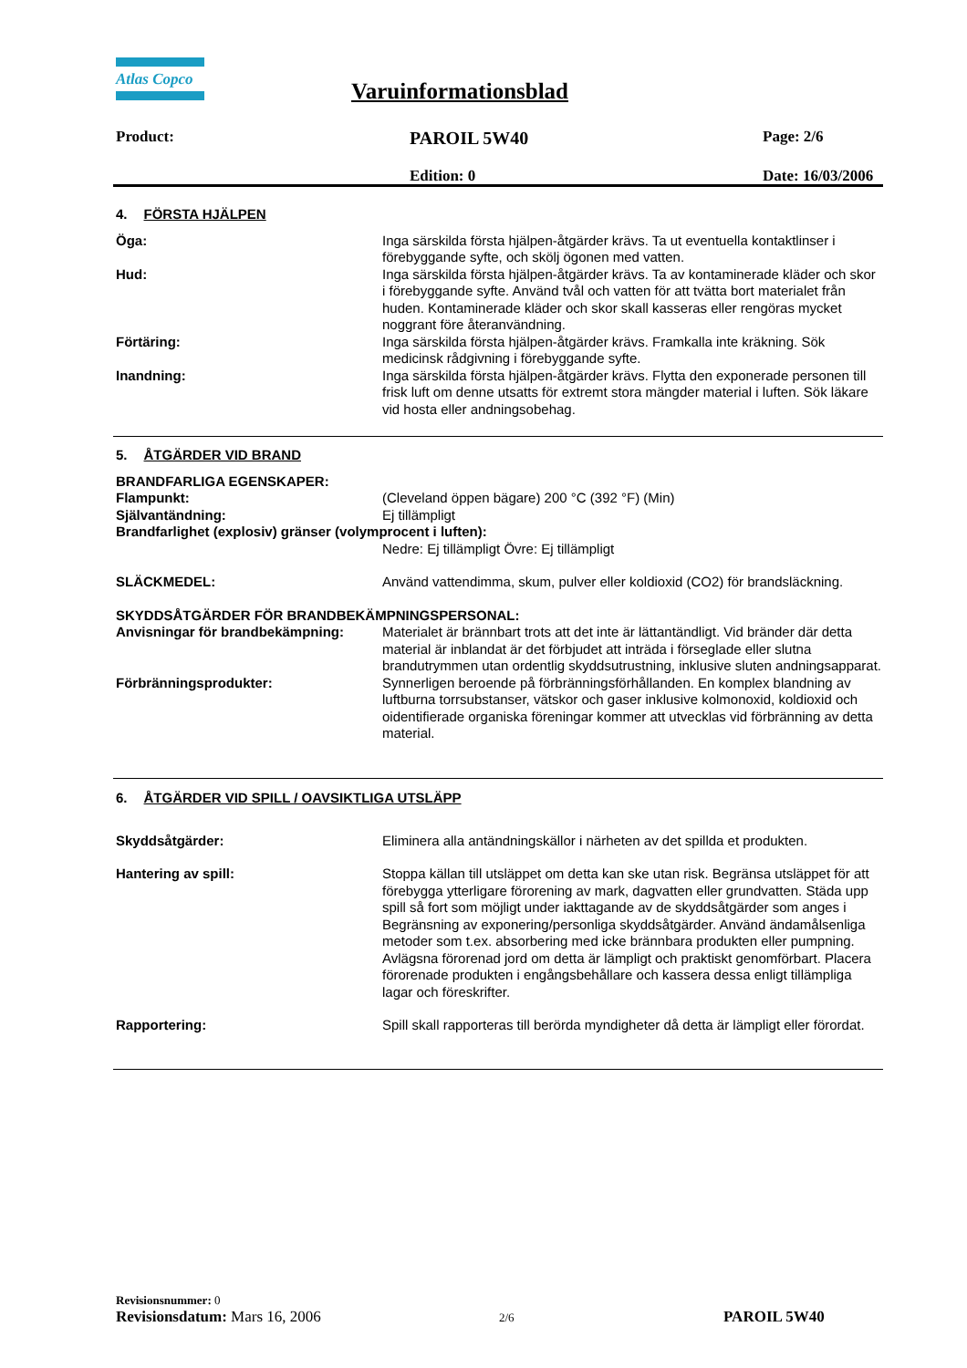Atlas Copco
Varuinformationsblad
Product: PAROIL 5W40 Page: 2/6
Edition: 0 Date: 16/03/2006
4. FÖRSTA HJÄLPEN
Öga: Inga särskilda första hjälpen-åtgärder krävs. Ta ut eventuella kontaktlinser i förebyggande syfte, och skölj ögonen med vatten.
Hud: Inga särskilda första hjälpen-åtgärder krävs. Ta av kontaminerade kläder och skor i förebyggande syfte. Använd tvål och vatten för att tvätta bort materialet från huden. Kontaminerade kläder och skor skall kasseras eller rengöras mycket noggrant före återanvändning.
Förtäring: Inga särskilda första hjälpen-åtgärder krävs. Framkalla inte kräkning. Sök medicinsk rådgivning i förebyggande syfte.
Inandning: Inga särskilda första hjälpen-åtgärder krävs. Flytta den exponerade personen till frisk luft om denne utsatts för extremt stora mängder material i luften. Sök läkare vid hosta eller andningsobehag.
5. ÅTGÄRDER VID BRAND
BRANDFARLIGA EGENSKAPER:
Flampunkt: (Cleveland öppen bägare) 200 °C (392 °F) (Min)
Självantändning: Ej tillämpligt
Brandfarlighet (explosiv) gränser (volymprocent i luften):
Nedre: Ej tillämpligt Övre: Ej tillämpligt
SLÄCKMEDEL: Använd vattendimma, skum, pulver eller koldioxid (CO2) för brandsläckning.
SKYDDSÅTGÄRDER FÖR BRANDBEKÄMPNINGSPERSONAL:
Anvisningar för brandbekämpning: Materialet är brännbart trots att det inte är lättantändligt. Vid bränder där detta material är inblandat är det förbjudet att inträda i förseglade eller slutna brandutrymmen utan ordentlig skyddsutrustning, inklusive sluten andningsapparat.
Förbränningsprodukter: Synnerligen beroende på förbränningsförhållanden. En komplex blandning av luftburna torrsubstanser, vätskor och gaser inklusive kolmonoxid, koldioxid och oidentifierade organiska föreningar kommer att utvecklas vid förbränning av detta material.
6. ÅTGÄRDER VID SPILL / OAVSIKTLIGA UTSLÄPP
Skyddsåtgärder: Eliminera alla antändningskällor i närheten av det spillda et produkten.
Hantering av spill: Stoppa källan till utsläppet om detta kan ske utan risk. Begränsa utsläppet för att förebygga ytterligare förorening av mark, dagvatten eller grundvatten. Städa upp spill så fort som möjligt under iakttagande av de skyddsåtgärder som anges i Begränsning av exponering/personliga skyddsåtgärder. Använd ändamålsenliga metoder som t.ex. absorbering med icke brännbara produkten eller pumpning. Avlägsna förorenad jord om detta är lämpligt och praktiskt genomförbart. Placera förorenade produkten i engångsbehållare och kassera dessa enligt tillämpliga lagar och föreskrifter.
Rapportering: Spill skall rapporteras till berörda myndigheter då detta är lämpligt eller förordat.
Revisionsnummer: 0
Revisionsdatum: Mars 16, 2006 2/6 PAROIL 5W40